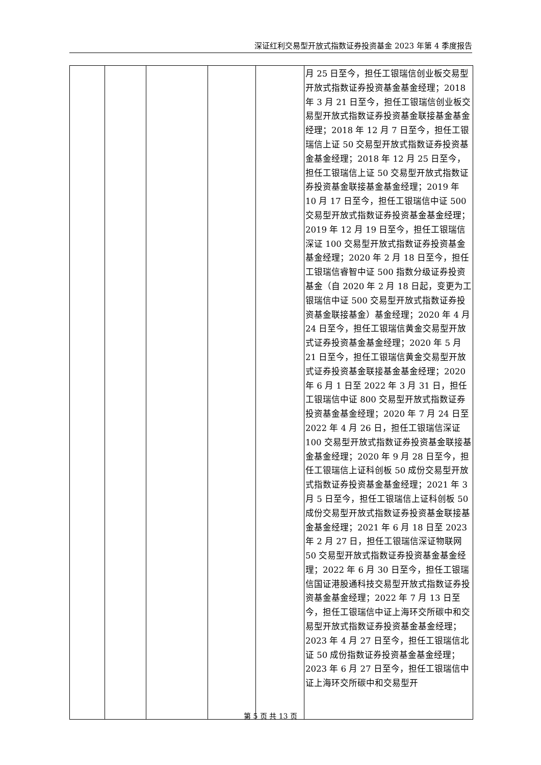深证红利交易型开放式指数证券投资基金 2023 年第 4 季度报告
| | | | | | 月 25 日至今，担任工银瑞信创业板交易型开放式指数证券投资基金基金经理；2018 年 3 月 21 日至今，担任工银瑞信创业板交易型开放式指数证券投资基金联接基金基金经理；2018 年 12 月 7 日至今，担任工银瑞信上证 50 交易型开放式指数证券投资基金基金经理；2018 年 12 月 25 日至今，担任工银瑞信上证 50 交易型开放式指数证券投资基金联接基金基金经理；2019 年 10 月 17 日至今，担任工银瑞信中证 500 交易型开放式指数证券投资基金基金经理；2019 年 12 月 19 日至今，担任工银瑞信深证 100 交易型开放式指数证券投资基金基金经理；2020 年 2 月 18 日至今，担任工银瑞信睿智中证 500 指数分级证券投资基金（自 2020 年 2 月 18 日起，变更为工银瑞信中证 500 交易型开放式指数证券投资基金联接基金）基金经理；2020 年 4 月 24 日至今，担任工银瑞信黄金交易型开放式证券投资基金基金经理；2020 年 5 月 21 日至今，担任工银瑞信黄金交易型开放式证券投资基金联接基金基金经理；2020 年 6 月 1 日至 2022 年 3 月 31 日，担任工银瑞信中证 800 交易型开放式指数证券投资基金基金经理；2020 年 7 月 24 日至 2022 年 4 月 26 日，担任工银瑞信深证 100 交易型开放式指数证券投资基金联接基金基金经理；2020 年 9 月 28 日至今，担任工银瑞信上证科创板 50 成份交易型开放式指数证券投资基金基金经理；2021 年 3 月 5 日至今，担任工银瑞信上证科创板 50 成份交易型开放式指数证券投资基金联接基金基金经理；2021 年 6 月 18 日至 2023 年 2 月 27 日，担任工银瑞信深证物联网 50 交易型开放式指数证券投资基金基金经理；2022 年 6 月 30 日至今，担任工银瑞信国证港股通科技交易型开放式指数证券投资基金基金经理；2022 年 7 月 13 日至今，担任工银瑞信中证上海环交所碳中和交易型开放式指数证券投资基金基金经理；2023 年 4 月 27 日至今，担任工银瑞信北证 50 成份指数证券投资基金基金经理；2023 年 6 月 27 日至今，担任工银瑞信中证上海环交所碳中和交易型开 |
第 5 页 共 13 页